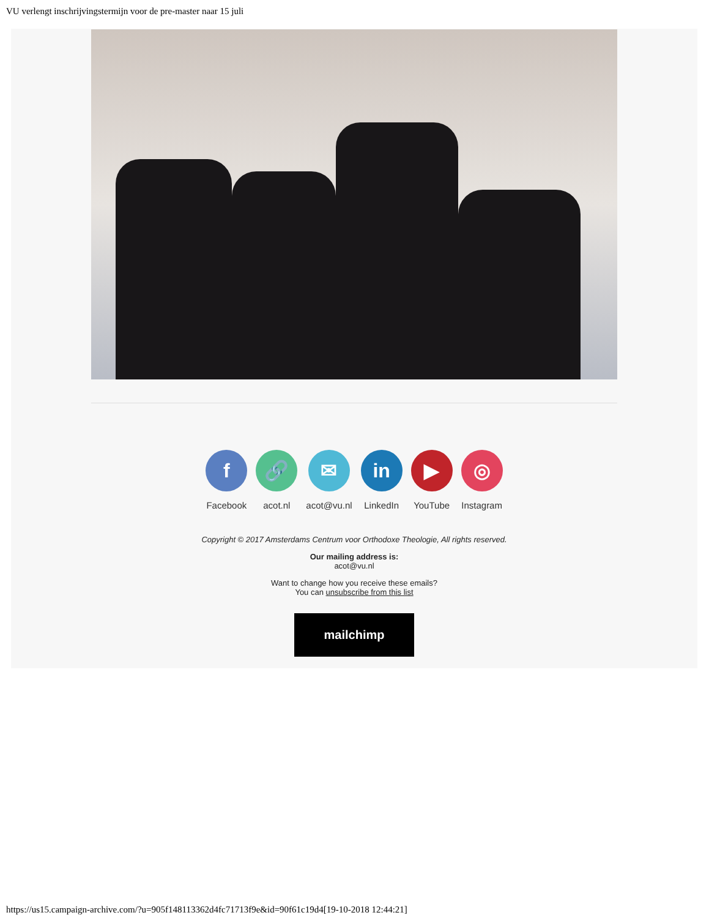VU verlengt inschrijvingstermijn voor de pre-master naar 15 juli
f
Facebook
🔗
acot.nl
✉
acot@vu.nl
in
LinkedIn
▶
YouTube
◎
Instagram
Copyright © 2017 Amsterdams Centrum voor Orthodoxe Theologie, All rights reserved.
Our mailing address is:
acot@vu.nl
Want to change how you receive these emails?
You can unsubscribe from this list
mailchimp
https://us15.campaign-archive.com/?u=905f148113362d4fc71713f9e&id=90f61c19d4[19-10-2018 12:44:21]